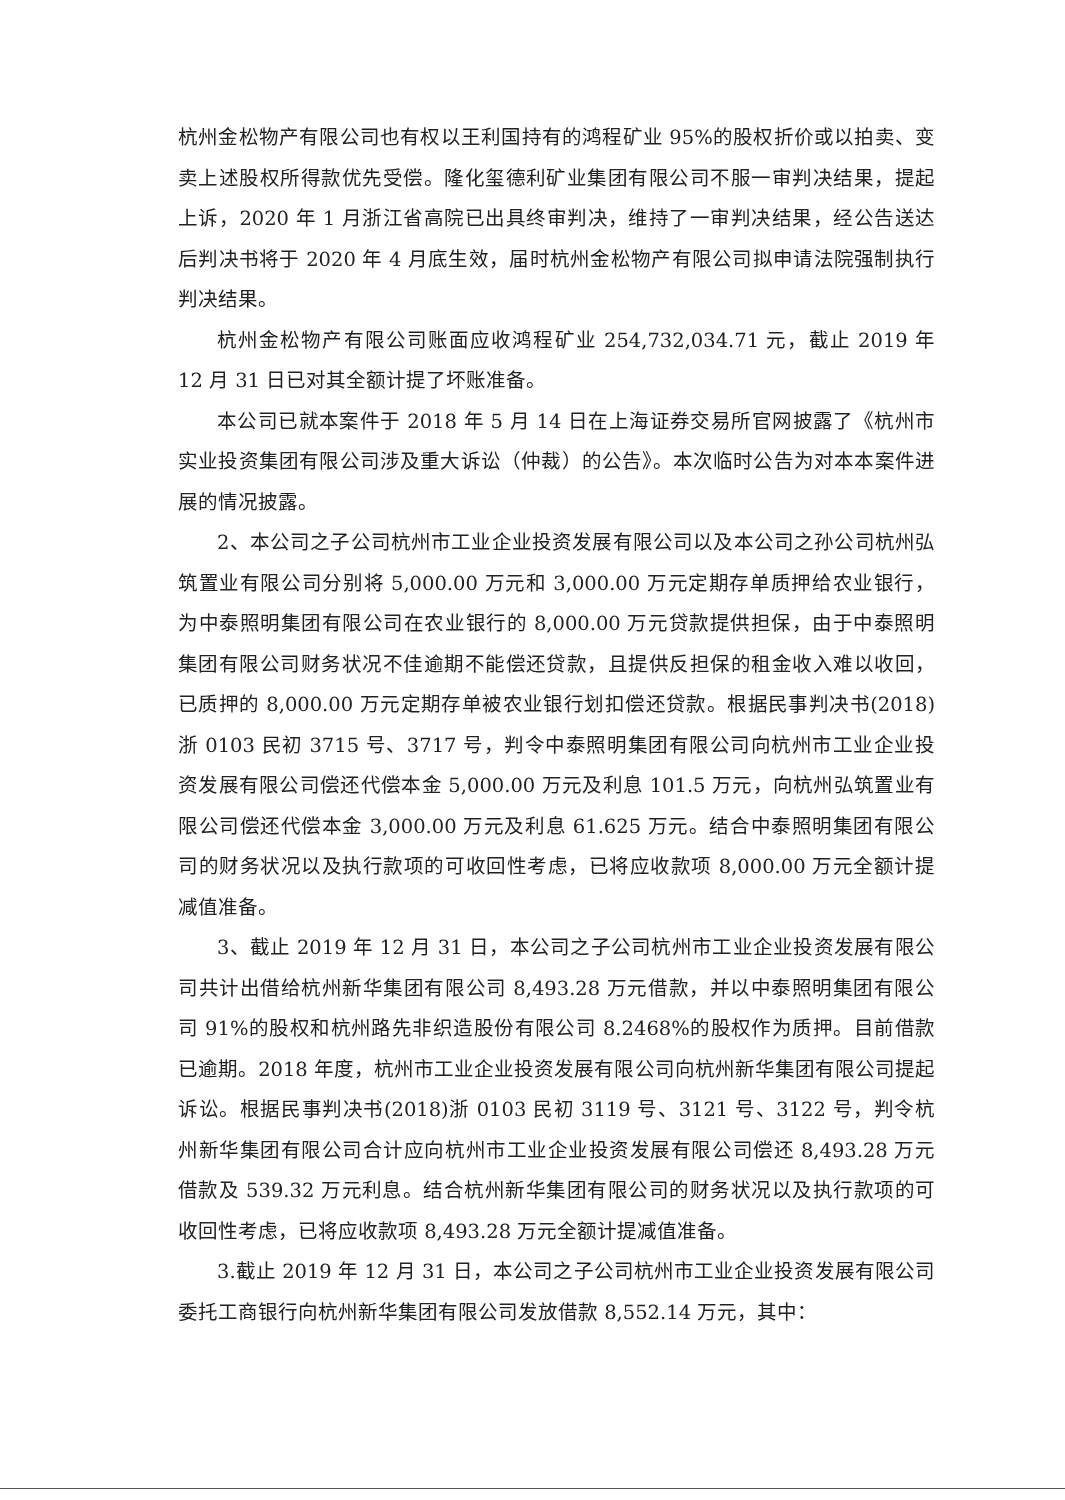杭州金松物产有限公司也有权以王利国持有的鸿程矿业 95%的股权折价或以拍卖、变卖上述股权所得款优先受偿。隆化玺德利矿业集团有限公司不服一审判决结果，提起上诉，2020 年 1 月浙江省高院已出具终审判决，维持了一审判决结果，经公告送达后判决书将于 2020 年 4 月底生效，届时杭州金松物产有限公司拟申请法院强制执行判决结果。
杭州金松物产有限公司账面应收鸿程矿业 254,732,034.71 元，截止 2019 年 12 月 31 日已对其全额计提了坏账准备。
本公司已就本案件于 2018 年 5 月 14 日在上海证券交易所官网披露了《杭州市实业投资集团有限公司涉及重大诉讼（仲裁）的公告》。本次临时公告为对本本案件进展的情况披露。
2、本公司之子公司杭州市工业企业投资发展有限公司以及本公司之孙公司杭州弘筑置业有限公司分别将 5,000.00 万元和 3,000.00 万元定期存单质押给农业银行，为中泰照明集团有限公司在农业银行的 8,000.00 万元贷款提供担保，由于中泰照明集团有限公司财务状况不佳逾期不能偿还贷款，且提供反担保的租金收入难以收回，已质押的 8,000.00 万元定期存单被农业银行划扣偿还贷款。根据民事判决书(2018)浙 0103 民初 3715 号、3717 号，判令中泰照明集团有限公司向杭州市工业企业投资发展有限公司偿还代偿本金 5,000.00 万元及利息 101.5 万元，向杭州弘筑置业有限公司偿还代偿本金 3,000.00 万元及利息 61.625 万元。结合中泰照明集团有限公司的财务状况以及执行款项的可收回性考虑，已将应收款项 8,000.00 万元全额计提减值准备。
3、截止 2019 年 12 月 31 日，本公司之子公司杭州市工业企业投资发展有限公司共计出借给杭州新华集团有限公司 8,493.28 万元借款，并以中泰照明集团有限公司 91%的股权和杭州路先非织造股份有限公司 8.2468%的股权作为质押。目前借款已逾期。2018 年度，杭州市工业企业投资发展有限公司向杭州新华集团有限公司提起诉讼。根据民事判决书(2018)浙 0103 民初 3119 号、3121 号、3122 号，判令杭州新华集团有限公司合计应向杭州市工业企业投资发展有限公司偿还 8,493.28 万元借款及 539.32 万元利息。结合杭州新华集团有限公司的财务状况以及执行款项的可收回性考虑，已将应收款项 8,493.28 万元全额计提减值准备。
3.截止 2019 年 12 月 31 日，本公司之子公司杭州市工业企业投资发展有限公司委托工商银行向杭州新华集团有限公司发放借款 8,552.14 万元，其中：